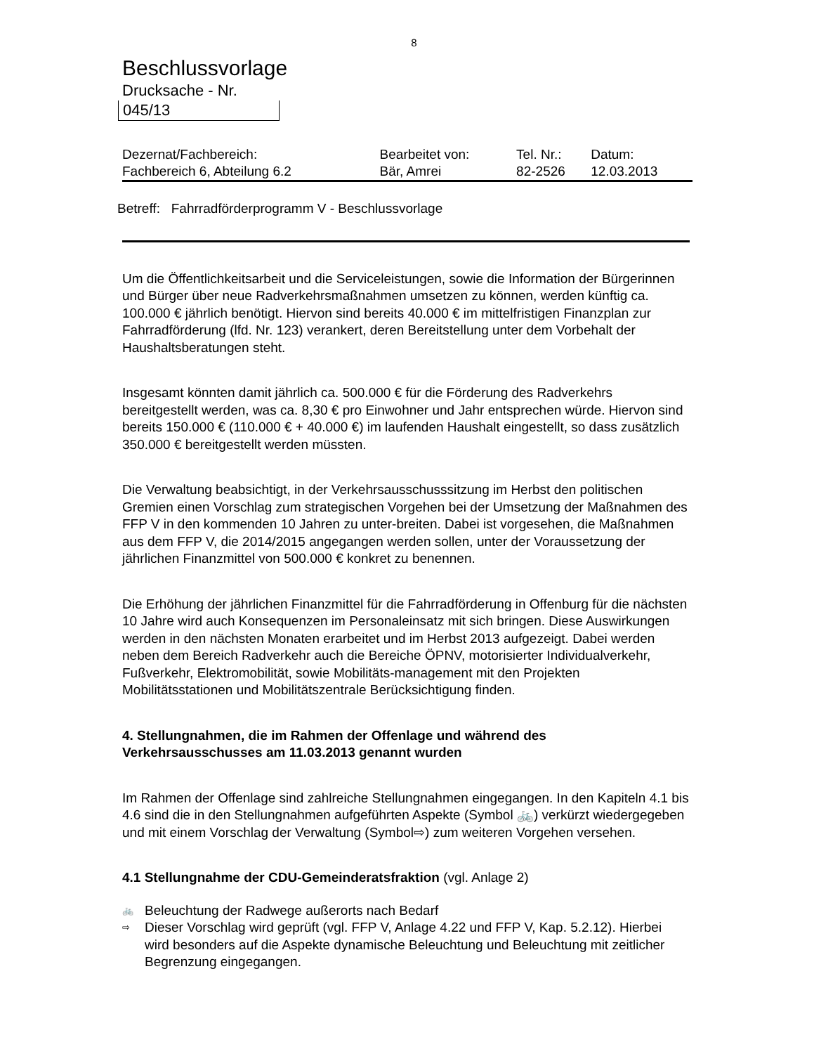8
Beschlussvorlage
Drucksache - Nr.
045/13
| Dezernat/Fachbereich: | Bearbeitet von: | Tel. Nr.: | Datum: |
| Fachbereich 6, Abteilung 6.2 | Bär, Amrei | 82-2526 | 12.03.2013 |
Betreff: Fahrradförderprogramm V - Beschlussvorlage
Um die Öffentlichkeitsarbeit und die Serviceleistungen, sowie die Information der Bürgerinnen und Bürger über neue Radverkehrsmaßnahmen umsetzen zu können, werden künftig ca. 100.000 € jährlich benötigt. Hiervon sind bereits 40.000 € im mittelfristigen Finanzplan zur Fahrradförderung (lfd. Nr. 123) verankert, deren Bereitstellung unter dem Vorbehalt der Haushaltsberatungen steht.
Insgesamt könnten damit jährlich ca. 500.000 € für die Förderung des Radverkehrs bereitgestellt werden, was ca. 8,30 € pro Einwohner und Jahr entsprechen würde. Hiervon sind bereits 150.000 € (110.000 € + 40.000 €) im laufenden Haushalt eingestellt, so dass zusätzlich 350.000 € bereitgestellt werden müssten.
Die Verwaltung beabsichtigt, in der Verkehrsausschusssitzung im Herbst den politischen Gremien einen Vorschlag zum strategischen Vorgehen bei der Umsetzung der Maßnahmen des FFP V in den kommenden 10 Jahren zu unter-breiten. Dabei ist vorgesehen, die Maßnahmen aus dem FFP V, die 2014/2015 angegangen werden sollen, unter der Voraussetzung der jährlichen Finanzmittel von 500.000 € konkret zu benennen.
Die Erhöhung der jährlichen Finanzmittel für die Fahrradförderung in Offenburg für die nächsten 10 Jahre wird auch Konsequenzen im Personaleinsatz mit sich bringen. Diese Auswirkungen werden in den nächsten Monaten erarbeitet und im Herbst 2013 aufgezeigt. Dabei werden neben dem Bereich Radverkehr auch die Bereiche ÖPNV, motorisierter Individualverkehr, Fußverkehr, Elektromobilität, sowie Mobilitäts-management mit den Projekten Mobilitätsstationen und Mobilitätszentrale Berücksichtigung finden.
4. Stellungnahmen, die im Rahmen der Offenlage und während des Verkehrsausschusses am 11.03.2013 genannt wurden
Im Rahmen der Offenlage sind zahlreiche Stellungnahmen eingegangen. In den Kapiteln 4.1 bis 4.6 sind die in den Stellungnahmen aufgeführten Aspekte (Symbol 🚲) verkürzt wiedergegeben und mit einem Vorschlag der Verwaltung (Symbol⇨) zum weiteren Vorgehen versehen.
4.1 Stellungnahme der CDU-Gemeinderatsfraktion (vgl. Anlage 2)
🚲 Beleuchtung der Radwege außerorts nach Bedarf
⇨ Dieser Vorschlag wird geprüft (vgl. FFP V, Anlage 4.22 und FFP V, Kap. 5.2.12). Hierbei wird besonders auf die Aspekte dynamische Beleuchtung und Beleuchtung mit zeitlicher Begrenzung eingegangen.